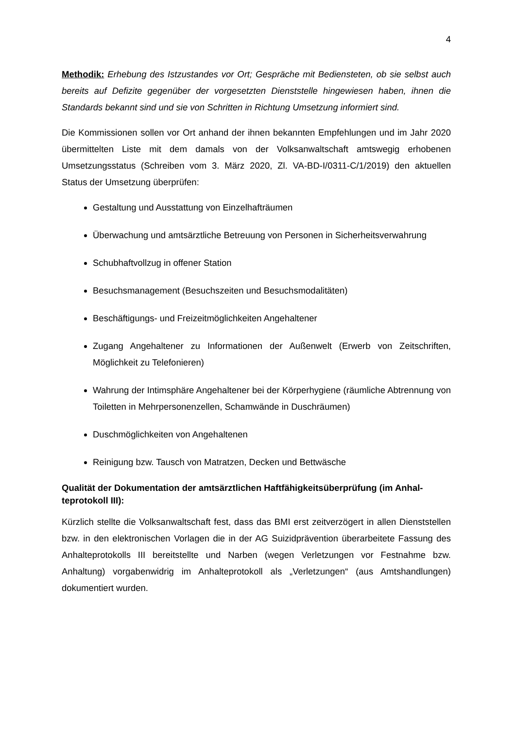4
Methodik: Erhebung des Istzustandes vor Ort; Gespräche mit Bediensteten, ob sie selbst auch bereits auf Defizite gegenüber der vorgesetzten Dienststelle hingewiesen haben, ihnen die Standards bekannt sind und sie von Schritten in Richtung Umsetzung informiert sind.
Die Kommissionen sollen vor Ort anhand der ihnen bekannten Empfehlungen und im Jahr 2020 übermittelten Liste mit dem damals von der Volksanwaltschaft amtswegig erhobenen Umsetzungsstatus (Schreiben vom 3. März 2020, Zl. VA-BD-I/0311-C/1/2019) den aktuel­len Status der Umsetzung überprüfen:
Gestaltung und Ausstattung von Einzelhafträumen
Überwachung und amtsärztliche Betreuung von Personen in Sicherheitsverwahrung
Schubhaftvollzug in offener Station
Besuchsmanagement (Besuchszeiten und Besuchsmodalitäten)
Beschäftigungs- und Freizeitmöglichkeiten Angehaltener
Zugang Angehaltener zu Informationen der Außenwelt (Erwerb von Zeitschriften, Möglichkeit zu Telefonieren)
Wahrung der Intimsphäre Angehaltener bei der Körperhygiene (räumliche Abtren­nung von Toiletten in Mehrpersonenzellen, Schamwände in Duschräumen)
Duschmöglichkeiten von Angehaltenen
Reinigung bzw. Tausch von Matratzen, Decken und Bettwäsche
Qualität der Dokumentation der amtsärztlichen Haftfähigkeitsüberprüfung (im Anhal­teprotokoll III):
Kürzlich stellte die Volksanwaltschaft fest, dass das BMI erst zeitverzögert in allen Dienst­stellen bzw. in den elektronischen Vorlagen die in der AG Suizidprävention überarbeitete Fassung des Anhalteprotokolls III bereitstellte und Narben (wegen Verletzungen vor Fest­nahme bzw. Anhaltung) vorgabenwidrig im Anhalteprotokoll als „Verletzungen“ (aus Amts­handlungen) dokumentiert wurden.